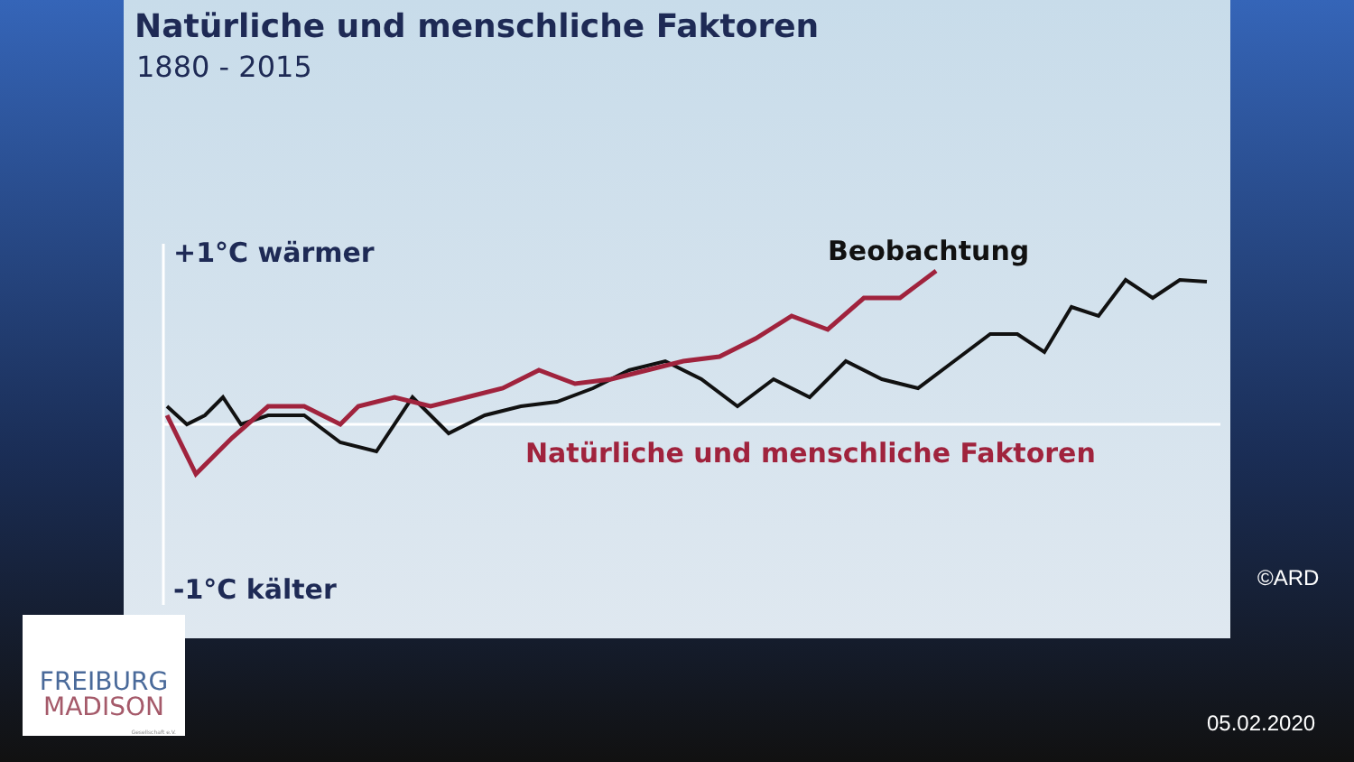Natürliche und menschliche Faktoren
1880 - 2015
+1°C wärmer
-1°C kälter
Beobachtung
Natürliche und menschliche Faktoren
FREIBURG
MADISON
Gesellschaft e.V.
©ARD
05.02.2020